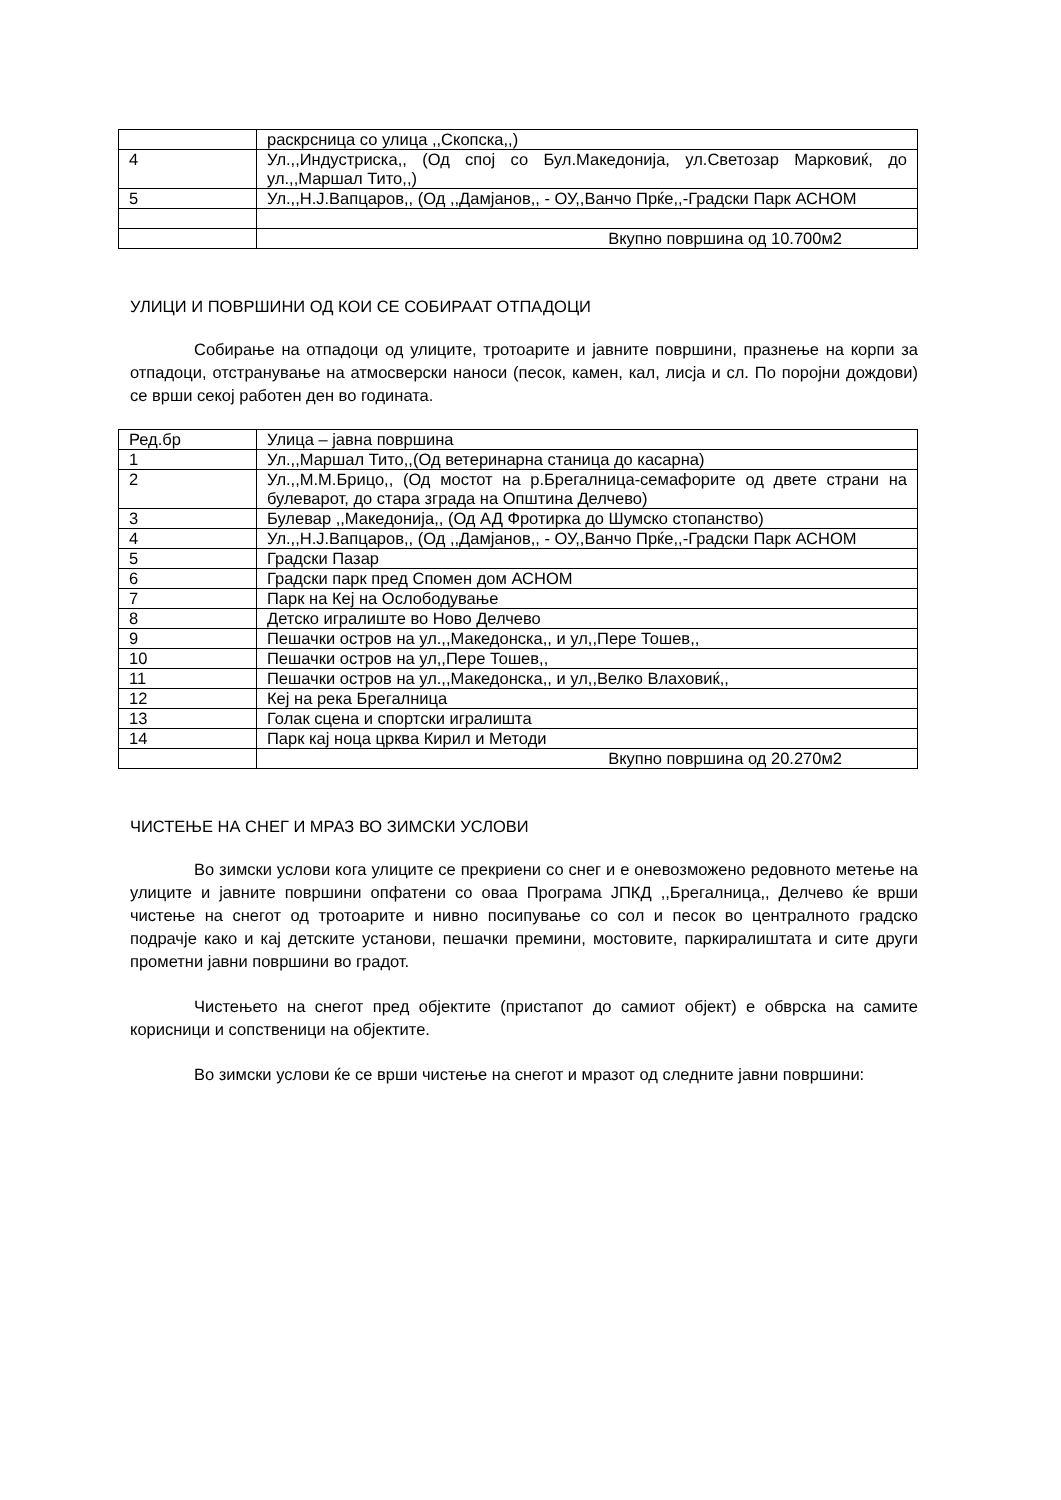| | раскрсница со улица ,,Скопска,,) |
| 4 | Ул.,,Индустриска,, (Од спој со Бул.Македонија, ул.Светозар Марковиќ, до ул.,,Маршал Тито,,) |
| 5 | Ул.,,Н.Ј.Вапцаров,, (Од ,,Дамјанов,, - ОУ,,Ванчо Прќе,,-Градски Парк АСНОМ |
| | Вкупно површина од 10.700м2 |
УЛИЦИ И ПОВРШИНИ ОД КОИ СЕ СОБИРААТ ОТПАДОЦИ
Собирање на отпадоци од улиците, тротоарите и јавните површини, празнење на корпи за отпадоци, отстранување на атмосверски наноси (песок, камен, кал, лисја и сл. По поројни дождови) се врши секој работен ден во годината.
| Ред.бр | Улица – јавна површина |
| 1 | Ул.,,Маршал Тито,,(Од ветеринарна станица до касарна) |
| 2 | Ул.,,М.М.Брицо,, (Од мостот на р.Брегалница-семафорите од двете страни на булеварот, до стара зграда на Општина Делчево) |
| 3 | Булевар ,,Македонија,, (Од АД Фротирка до Шумско стопанство) |
| 4 | Ул.,,Н.Ј.Вапцаров,, (Од ,,Дамјанов,, - ОУ,,Ванчо Прќе,,-Градски Парк АСНОМ |
| 5 | Градски Пазар |
| 6 | Градски парк пред Спомен дом АСНОМ |
| 7 | Парк на Кеј на Ослободување |
| 8 | Детско игралиште во Ново Делчево |
| 9 | Пешачки остров на ул.,,Македонска,, и ул,,Пере Тошев,, |
| 10 | Пешачки остров на ул,,Пере Тошев,, |
| 11 | Пешачки остров на ул.,,Македонска,, и ул,,Велко Влаховиќ,, |
| 12 | Кеј на река Брегалница |
| 13 | Голак сцена и спортски игралишта |
| 14 | Парк кај ноца црква Кирил и Методи |
| | Вкупно површина од 20.270м2 |
ЧИСТЕЊЕ НА СНЕГ И МРАЗ ВО ЗИМСКИ УСЛОВИ
Во зимски услови кога улиците се прекриени со снег и е оневозможено редовното метење на улиците и јавните површини опфатени со оваа Програма ЈПКД ,,Брегалница,, Делчево ќе врши чистење на снегот од тротоарите и нивно посипување со сол и песок во централното градско подрачје како и кај детските установи, пешачки премини, мостовите, паркиралиштата и сите други прометни јавни површини во градот.
Чистењето на снегот пред објектите (пристапот до самиот објект) е обврска на самите корисници и сопственици на објектите.
Во зимски услови ќе се врши чистење на снегот и мразот од следните јавни површини: